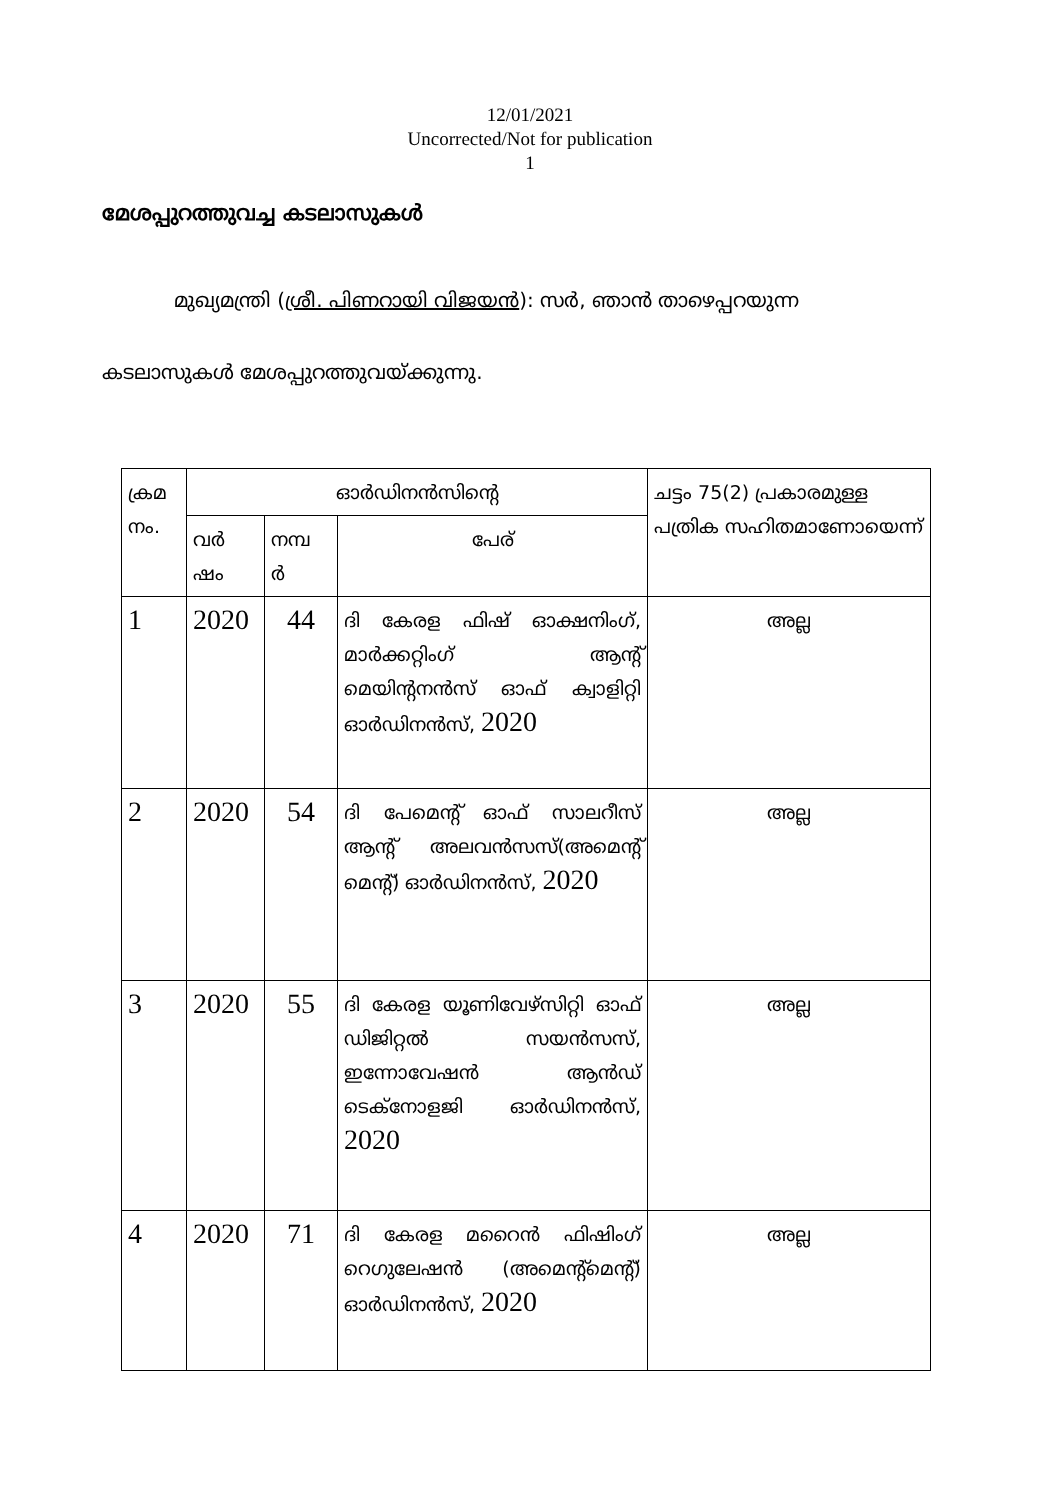12/01/2021
Uncorrected/Not for publication
1
മേശപ്പുറത്തുവച്ച കടലാസുകൾ
മുഖ്യമന്ത്രി (ശ്രീ. പിണറായി വിജയൻ): സർ, ഞാൻ താഴെപ്പറയുന്ന
കടലാസുകൾ മേശപ്പുറത്തുവയ്ക്കുന്നു.
| ക്രമ നം. | ഓർഡിനൻസിന്റെ | | | ചട്ടം 75(2) പ്രകാരമുള്ള പത്രിക സഹിതമാണോയെന്ന് |
| --- | --- | --- | --- | --- |
| | വർ ഷം | നമ്പ ർ | പേര് | |
| 1 | 2020 | 44 | ദി കേരള ഫിഷ് ഓക്ഷനിംഗ്, മാർക്കറ്റിംഗ് ആന്റ് മെയിന്റനൻസ് ഓഫ് ക്വാളിറ്റി ഓർഡിനൻസ്, 2020 | അല്ല |
| 2 | 2020 | 54 | ദി പേമെന്റ് ഓഫ് സാലറീസ് ആന്റ് അലവൻസസ്(അമെന്റ് മെന്റ്) ഓർഡിനൻസ്, 2020 | അല്ല |
| 3 | 2020 | 55 | ദി കേരള യൂണിവേഴ്സിറ്റി ഓഫ് ഡിജിറ്റൽ സയൻസസ്, ഇന്നോവേഷൻ ആൻഡ് ടെക്നോളജി ഓർഡിനൻസ്, 2020 | അല്ല |
| 4 | 2020 | 71 | ദി കേരള മറൈൻ ഫിഷിംഗ് റെഗുലേഷൻ (അമെന്റ്മെന്റ്) ഓർഡിനൻസ്, 2020 | അല്ല |